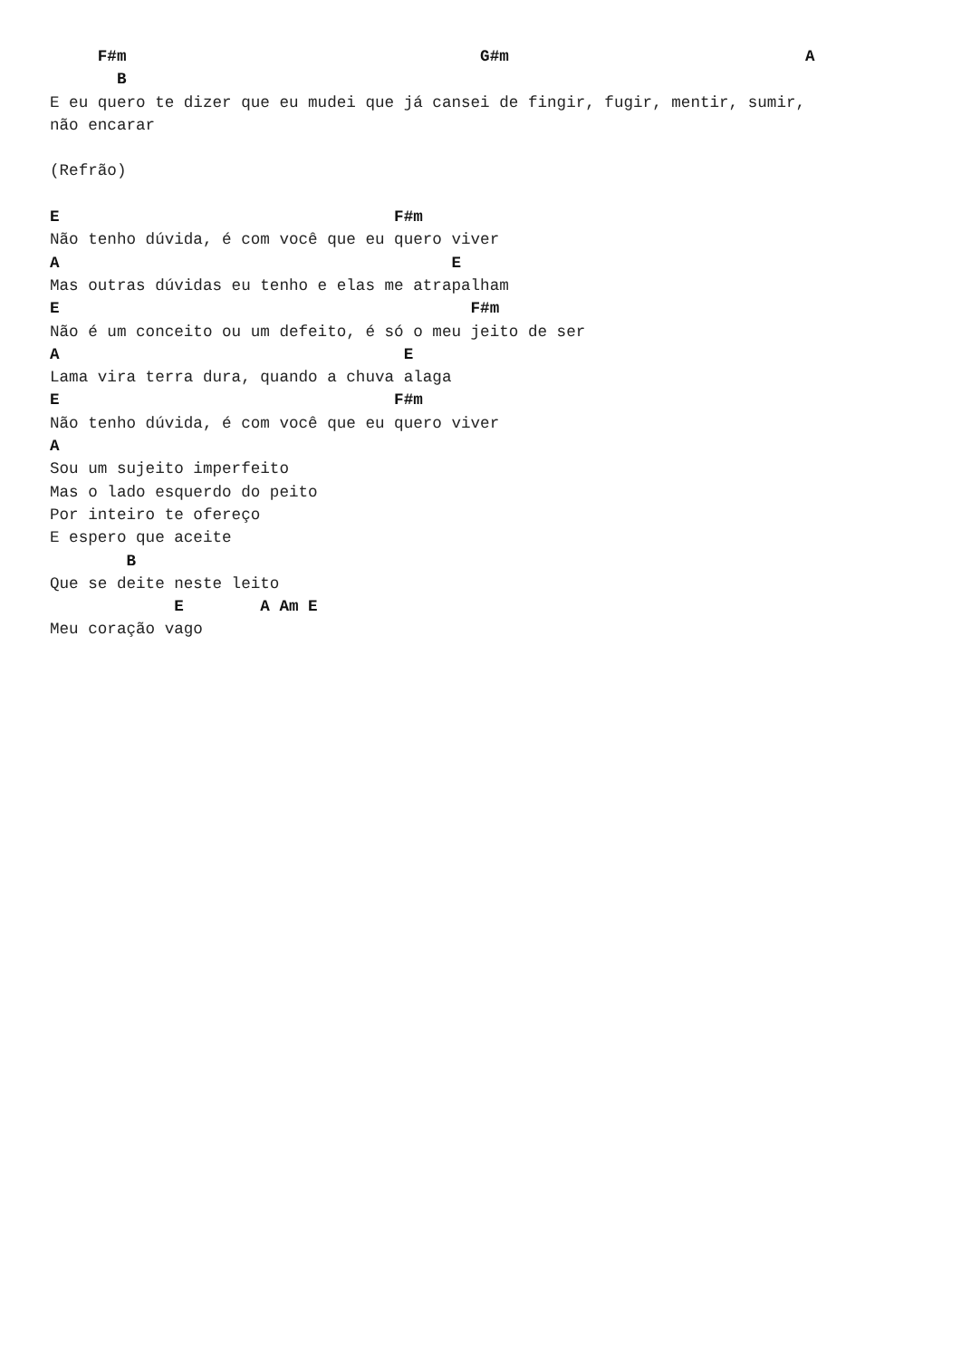F#m                                     G#m                               A
       B
E eu quero te dizer que eu mudei que já cansei de fingir, fugir, mentir, sumir,
não encarar

(Refrão)

E                                   F#m
Não tenho dúvida, é com você que eu quero viver
A                                         E
Mas outras dúvidas eu tenho e elas me atrapalham
E                                           F#m
Não é um conceito ou um defeito, é só o meu jeito de ser
A                                    E
Lama vira terra dura, quando a chuva alaga
E                                   F#m
Não tenho dúvida, é com você que eu quero viver
A
Sou um sujeito imperfeito
Mas o lado esquerdo do peito
Por inteiro te ofereço
E espero que aceite
        B
Que se deite neste leito
             E        A Am E
Meu coração vago